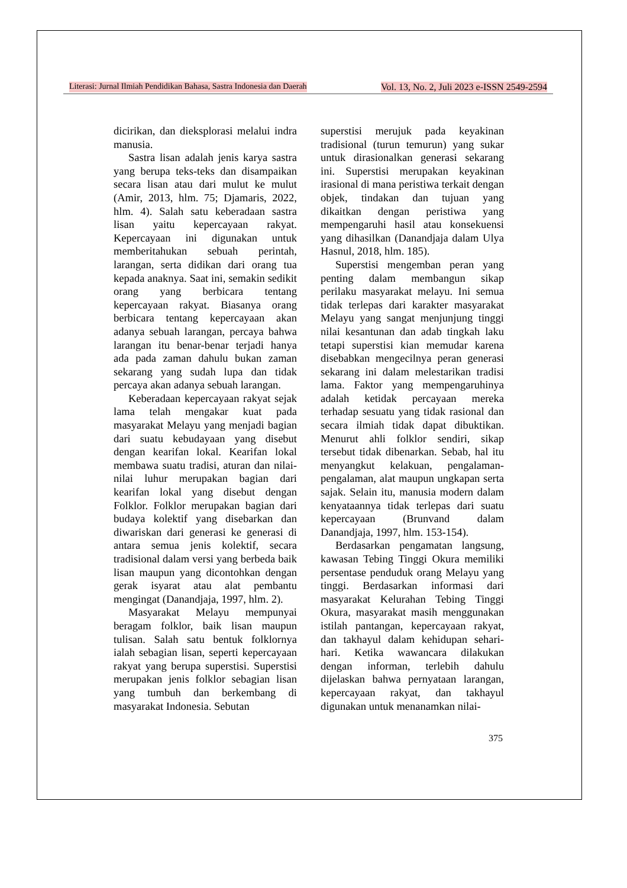Literasi: Jurnal Ilmiah Pendidikan Bahasa, Sastra Indonesia dan Daerah Vol. 13, No. 2, Juli 2023 e-ISSN 2549-2594
dicirikan, dan dieksplorasi melalui indra manusia.
Sastra lisan adalah jenis karya sastra yang berupa teks-teks dan disampaikan secara lisan atau dari mulut ke mulut (Amir, 2013, hlm. 75; Djamaris, 2022, hlm. 4). Salah satu keberadaan sastra lisan yaitu kepercayaan rakyat. Kepercayaan ini digunakan untuk memberitahukan sebuah perintah, larangan, serta didikan dari orang tua kepada anaknya. Saat ini, semakin sedikit orang yang berbicara tentang kepercayaan rakyat. Biasanya orang berbicara tentang kepercayaan akan adanya sebuah larangan, percaya bahwa larangan itu benar-benar terjadi hanya ada pada zaman dahulu bukan zaman sekarang yang sudah lupa dan tidak percaya akan adanya sebuah larangan.
Keberadaan kepercayaan rakyat sejak lama telah mengakar kuat pada masyarakat Melayu yang menjadi bagian dari suatu kebudayaan yang disebut dengan kearifan lokal. Kearifan lokal membawa suatu tradisi, aturan dan nilai-nilai luhur merupakan bagian dari kearifan lokal yang disebut dengan Folklor. Folklor merupakan bagian dari budaya kolektif yang disebarkan dan diwariskan dari generasi ke generasi di antara semua jenis kolektif, secara tradisional dalam versi yang berbeda baik lisan maupun yang dicontohkan dengan gerak isyarat atau alat pembantu mengingat (Danandjaja, 1997, hlm. 2).
Masyarakat Melayu mempunyai beragam folklor, baik lisan maupun tulisan. Salah satu bentuk folklornya ialah sebagian lisan, seperti kepercayaan rakyat yang berupa superstisi. Superstisi merupakan jenis folklor sebagian lisan yang tumbuh dan berkembang di masyarakat Indonesia. Sebutan
superstisi merujuk pada keyakinan tradisional (turun temurun) yang sukar untuk dirasionalkan generasi sekarang ini. Superstisi merupakan keyakinan irasional di mana peristiwa terkait dengan objek, tindakan dan tujuan yang dikaitkan dengan peristiwa yang mempengaruhi hasil atau konsekuensi yang dihasilkan (Danandjaja dalam Ulya Hasnul, 2018, hlm. 185).
Superstisi mengemban peran yang penting dalam membangun sikap perilaku masyarakat melayu. Ini semua tidak terlepas dari karakter masyarakat Melayu yang sangat menjunjung tinggi nilai kesantunan dan adab tingkah laku tetapi superstisi kian memudar karena disebabkan mengecilnya peran generasi sekarang ini dalam melestarikan tradisi lama. Faktor yang mempengaruhinya adalah ketidak percayaan mereka terhadap sesuatu yang tidak rasional dan secara ilmiah tidak dapat dibuktikan. Menurut ahli folklor sendiri, sikap tersebut tidak dibenarkan. Sebab, hal itu menyangkut kelakuan, pengalaman-pengalaman, alat maupun ungkapan serta sajak. Selain itu, manusia modern dalam kenyataannya tidak terlepas dari suatu kepercayaan (Brunvand dalam Danandjaja, 1997, hlm. 153-154).
Berdasarkan pengamatan langsung, kawasan Tebing Tinggi Okura memiliki persentase penduduk orang Melayu yang tinggi. Berdasarkan informasi dari masyarakat Kelurahan Tebing Tinggi Okura, masyarakat masih menggunakan istilah pantangan, kepercayaan rakyat, dan takhayul dalam kehidupan sehari-hari. Ketika wawancara dilakukan dengan informan, terlebih dahulu dijelaskan bahwa pernyataan larangan, kepercayaan rakyat, dan takhayul digunakan untuk menanamkan nilai-
375